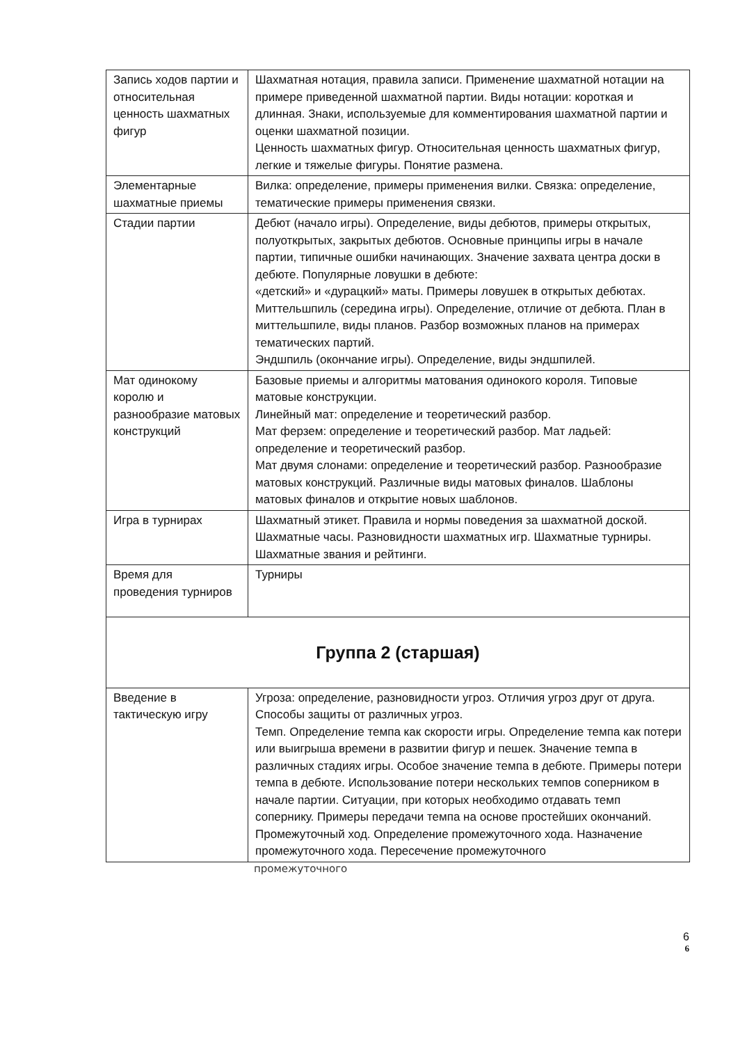| Запись ходов партии и относительная ценность шахматных фигур | Шахматная нотация, правила записи. Применение шахматной нотации на примере приведенной шахматной партии. Виды нотации: короткая и длинная. Знаки, используемые для комментирования шахматной партии и оценки шахматной позиции. Ценность шахматных фигур. Относительная ценность шахматных фигур, легкие и тяжелые фигуры. Понятие размена. |
| Элементарные шахматные приемы | Вилка: определение, примеры применения вилки. Связка: определение, тематические примеры применения связки. |
| Стадии партии | Дебют (начало игры). Определение, виды дебютов, примеры открытых, полуоткрытых, закрытых дебютов. Основные принципы игры в начале партии, типичные ошибки начинающих. Значение захвата центра доски в дебюте. Популярные ловушки в дебюте: «детский» и «дурацкий» маты. Примеры ловушек в открытых дебютах. Миттельшпиль (середина игры). Определение, отличие от дебюта. План в миттельшпиле, виды планов. Разбор возможных планов на примерах тематических партий. Эндшпиль (окончание игры). Определение, виды эндшпилей. |
| Мат одинокому королю и разнообразие матовых конструкций | Базовые приемы и алгоритмы матования одинокого короля. Типовые матовые конструкции. Линейный мат: определение и теоретический разбор. Мат ферзем: определение и теоретический разбор. Мат ладьей: определение и теоретический разбор. Мат двумя слонами: определение и теоретический разбор. Разнообразие матовых конструкций. Различные виды матовых финалов. Шаблоны матовых финалов и открытие новых шаблонов. |
| Игра в турнирах | Шахматный этикет. Правила и нормы поведения за шахматной доской. Шахматные часы. Разновидности шахматных игр. Шахматные турниры. Шахматные звания и рейтинги. |
| Время для проведения турниров | Турниры |
| Группа 2 (старшая) | |
| Введение в тактическую игру | Угроза: определение, разновидности угроз. Отличия угроз друг от друга. Способы защиты от различных угроз. Темп. Определение темпа как скорости игры. Определение темпа как потери или выигрыша времени в развитии фигур и пешек. Значение темпа в различных стадиях игры. Особое значение темпа в дебюте. Примеры потери темпа в дебюте. Использование потери нескольких темпов соперником в начале партии. Ситуации, при которых необходимо отдавать темп сопернику. Примеры передачи темпа на основе простейших окончаний. Промежуточный ход. Определение промежуточного хода. Назначение промежуточного хода. Пересечение промежуточного |
промежуточного
6
6